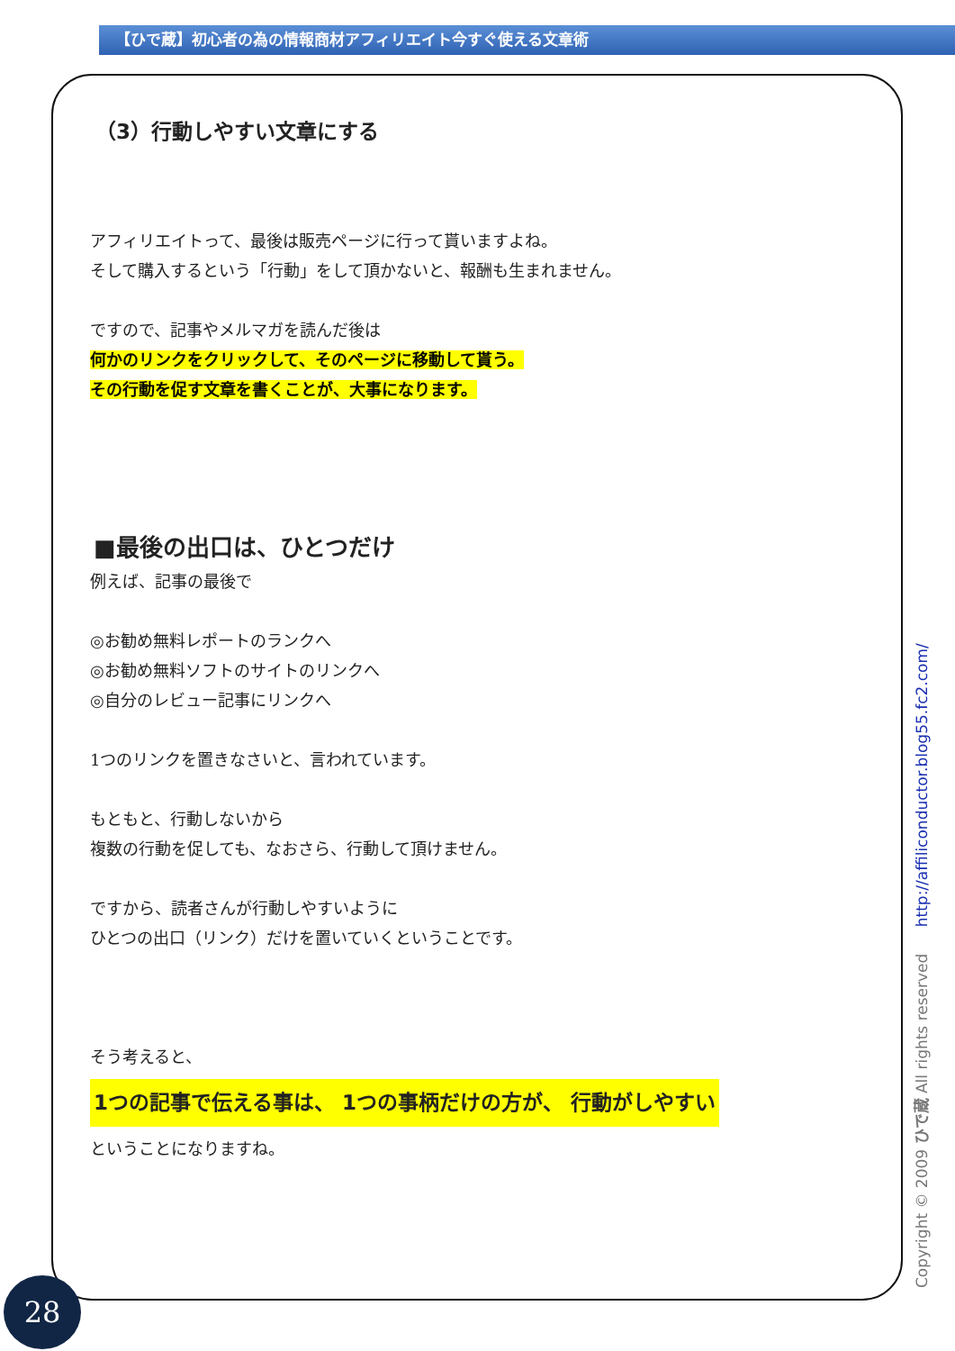【ひで蔵】初心者の為の情報商材アフィリエイト今すぐ使える文章術
（3）行動しやすい文章にする
アフィリエイトって、最後は販売ページに行って貰いますよね。
そして購入するという「行動」をして頂かないと、報酬も生まれません。
ですので、記事やメルマガを読んだ後は
何かのリンクをクリックして、そのページに移動して貰う。
その行動を促す文章を書くことが、大事になります。
■最後の出口は、ひとつだけ
例えば、記事の最後で
◎お勧め無料レポートのランクへ
◎お勧め無料ソフトのサイトのリンクへ
◎自分のレビュー記事にリンクへ
1つのリンクを置きなさいと、言われています。
もともと、行動しないから
複数の行動を促しても、なおさら、行動して頂けません。
ですから、読者さんが行動しやすいように
ひとつの出口（リンク）だけを置いていくということです。
そう考えると、
1つの記事で伝える事は、 1つの事柄だけの方が、 行動がしやすい
ということになりますね。
Copyright © 2009 ひで蔵 All rights reserved http://affiliconductor.blog55.fc2.com/
28